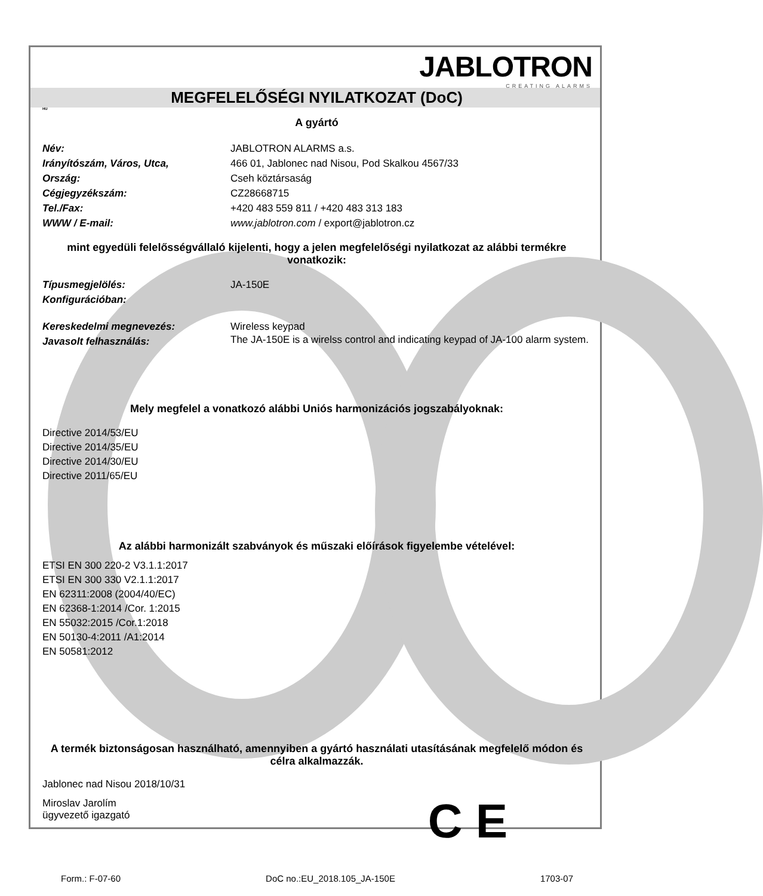JABLOTRON
CREATING ALARMS
MEGFELELŐSÉGI NYILATKOZAT (DoC)
HU
A gyártó
Név: JABLOTRON ALARMS a.s.
Irányítószám, Város, Utca, 466 01, Jablonec nad Nisou, Pod Skalkou 4567/33
Ország: Cseh köztársaság
Cégjegyzékszám: CZ28668715
Tel./Fax: +420 483 559 811 / +420 483 313 183
WWW / E-mail: www.jablotron.com / export@jablotron.cz
mint egyedüli felelősségvállaló kijelenti, hogy a jelen megfelelőségi nyilatkozat az alábbi termékre vonatkozik:
Típusmegjelölés: JA-150E
Konfigurációban:
Kereskedelmi megnevezés: Wireless keypad
Javasolt felhasználás:
The JA-150E is a wirelss control and indicating keypad of JA-100 alarm system.
Mely megfelel a vonatkozó alábbi Uniós harmonizációs jogszabályoknak:
Directive 2014/53/EU
Directive 2014/35/EU
Directive 2014/30/EU
Directive 2011/65/EU
Az alábbi harmonizált szabványok és műszaki előírások figyelembe vételével:
ETSI EN 300 220-2 V3.1.1:2017
ETSI EN 300 330 V2.1.1:2017
EN 62311:2008 (2004/40/EC)
EN 62368-1:2014 /Cor. 1:2015
EN 55032:2015 /Cor.1:2018
EN 50130-4:2011 /A1:2014
EN 50581:2012
A termék biztonságosan használható, amennyiben a gyártó használati utasításának megfelelő módon és célra alkalmazzák.
Jablonec nad Nisou 2018/10/31
Miroslav Jarolím
ügyvezető igazgató
C E
Form.: F-07-60 DoC no.:EU_2018.105_JA-150E 1703-07